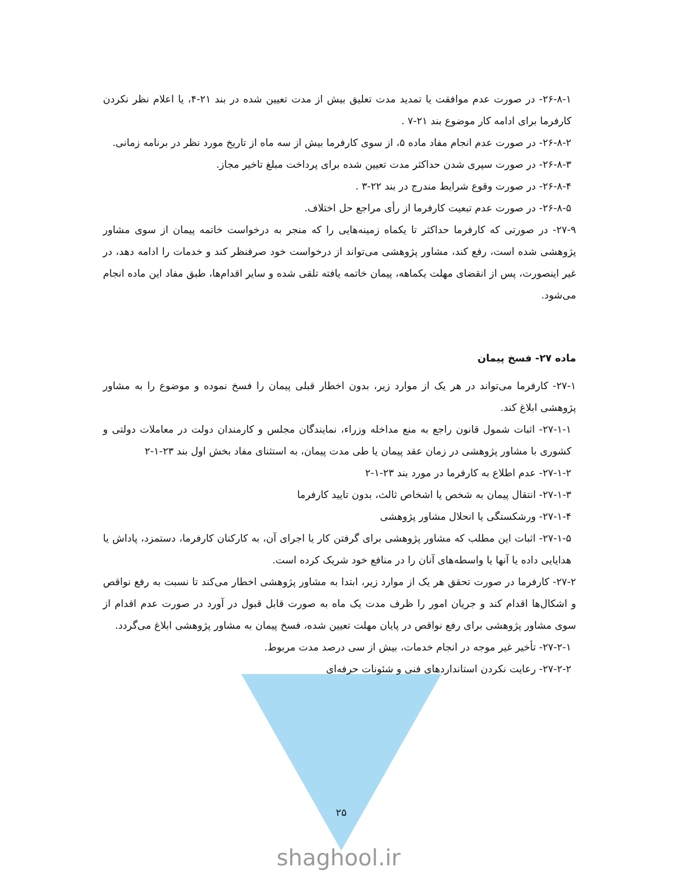۲۶-۸-۱- در صورت عدم موافقت یا تمدید مدت تعلیق بیش از مدت تعیین شده در بند ۲۱-۴، یا اعلام نظر نکردن کارفرما برای ادامه کار موضوع بند ۲۱-۷ .
۲۶-۸-۲- در صورت عدم انجام مفاد ماده ۵، از سوی کارفرما بیش از سه ماه از تاریخ مورد نظر در برنامه زمانی.
۲۶-۸-۳- در صورت سپری شدن حداکثر مدت تعیین شده برای پرداخت مبلغ تاخیر مجاز.
۲۶-۸-۴- در صورت وقوع شرایط مندرج در بند ۲۲-۳ .
۲۶-۸-۵- در صورت عدم تبعیت کارفرما از رأی مراجع حل اختلاف.
۲۷-۹- در صورتی که کارفرما حداکثر تا یکماه زمینه‌هایی را که منجر به درخواست خاتمه پیمان از سوی مشاور پژوهشی شده است، رفع کند، مشاور پژوهشی می‌تواند از درخواست خود صرفنظر کند و خدمات را ادامه دهد، در غیر اینصورت، پس از انقضای مهلت یکماهه، پیمان خاتمه یافته تلقی شده و سایر اقدام‌ها، طبق مفاد این ماده انجام می‌شود.
ماده ۲۷- فسخ پیمان
۲۷-۱- کارفرما می‌تواند در هر یک از موارد زیر، بدون اخطار قبلی پیمان را فسخ نموده و موضوع را به مشاور پژوهشی ابلاغ کند.
۲۷-۱-۱- اثبات شمول قانون راجع به منع مداخله وزراء، نمایندگان مجلس و کارمندان دولت در معاملات دولتی و کشوری با مشاور پژوهشی در زمان عقد پیمان یا طی مدت پیمان، به استثنای مفاد بخش اول بند ۲۳-۱-۲
۲۷-۱-۲- عدم اطلاع به کارفرما در مورد بند ۲۳-۱-۲
۲۷-۱-۳- انتقال پیمان به شخص یا اشخاص ثالث، بدون تایید کارفرما
۲۷-۱-۴- ورشکستگی یا انحلال مشاور پژوهشی
۲۷-۱-۵- اثبات این مطلب که مشاور پژوهشی برای گرفتن کار یا اجرای آن، به کارکنان کارفرما، دستمزد، پاداش یا هدایایی داده یا آنها یا واسطه‌های آنان را در منافع خود شریک کرده است.
۲۷-۲- کارفرما در صورت تحقق هر یک از موارد زیر، ابتدا به مشاور پژوهشی اخطار می‌کند تا نسبت به رفع نواقص و اشکال‌ها اقدام کند و جریان امور را ظرف مدت یک ماه به صورت قابل قبول در آورد در صورت عدم اقدام از سوی مشاور پژوهشی برای رفع نواقص در پایان مهلت تعیین شده، فسخ پیمان به مشاور پژوهشی ابلاغ می‌گردد.
۲۷-۲-۱- تأخیر غیر موجه در انجام خدمات، بیش از سی درصد مدت مربوط.
۲۷-۲-۲- رعایت نکردن استانداردهای فنی و شئونات حرفه‌ای
۲۵
shaghool.ir